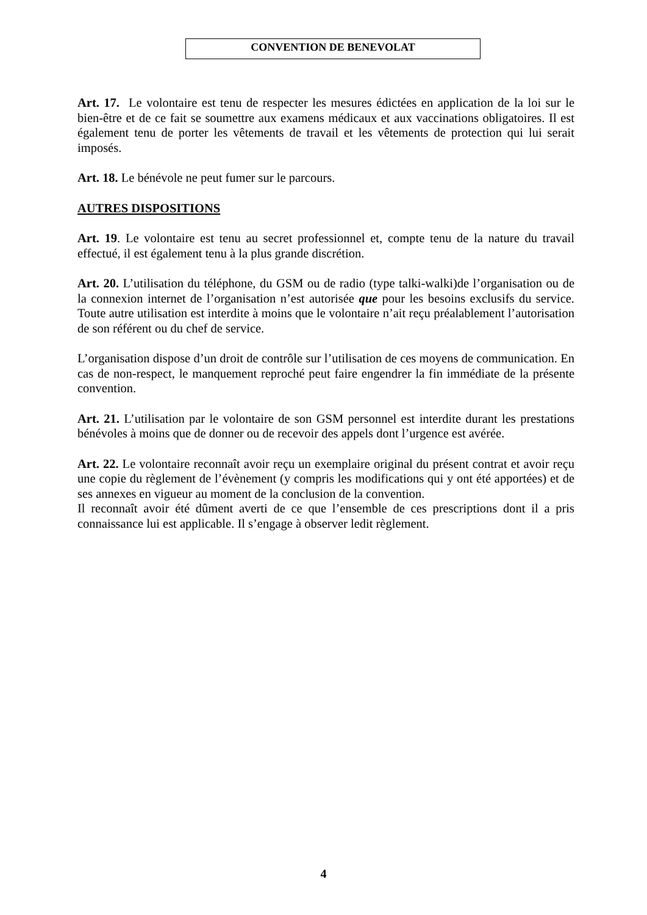CONVENTION DE BENEVOLAT
Art. 17. Le volontaire est tenu de respecter les mesures édictées en application de la loi sur le bien-être et de ce fait se soumettre aux examens médicaux et aux vaccinations obligatoires. Il est également tenu de porter les vêtements de travail et les vêtements de protection qui lui serait imposés.
Art. 18. Le bénévole ne peut fumer sur le parcours.
AUTRES DISPOSITIONS
Art. 19. Le volontaire est tenu au secret professionnel et, compte tenu de la nature du travail effectué, il est également tenu à la plus grande discrétion.
Art. 20. L’utilisation du téléphone, du GSM ou de radio (type talki-walki)de l’organisation ou de la connexion internet de l’organisation n’est autorisée que pour les besoins exclusifs du service. Toute autre utilisation est interdite à moins que le volontaire n’ait reçu préalablement l’autorisation de son référent ou du chef de service.
L’organisation dispose d’un droit de contrôle sur l’utilisation de ces moyens de communication. En cas de non-respect, le manquement reproché peut faire engendrer la fin immédiate de la présente convention.
Art. 21. L’utilisation par le volontaire de son GSM personnel est interdite durant les prestations bénévoles à moins que de donner ou de recevoir des appels dont l’urgence est avérée.
Art. 22. Le volontaire reconnaît avoir reçu un exemplaire original du présent contrat et avoir reçu une copie du règlement de l’évènement (y compris les modifications qui y ont été apportées) et de ses annexes en vigueur au moment de la conclusion de la convention.
Il reconnaît avoir été dûment averti de ce que l’ensemble de ces prescriptions dont il a pris connaissance lui est applicable. Il s’engage à observer ledit règlement.
4